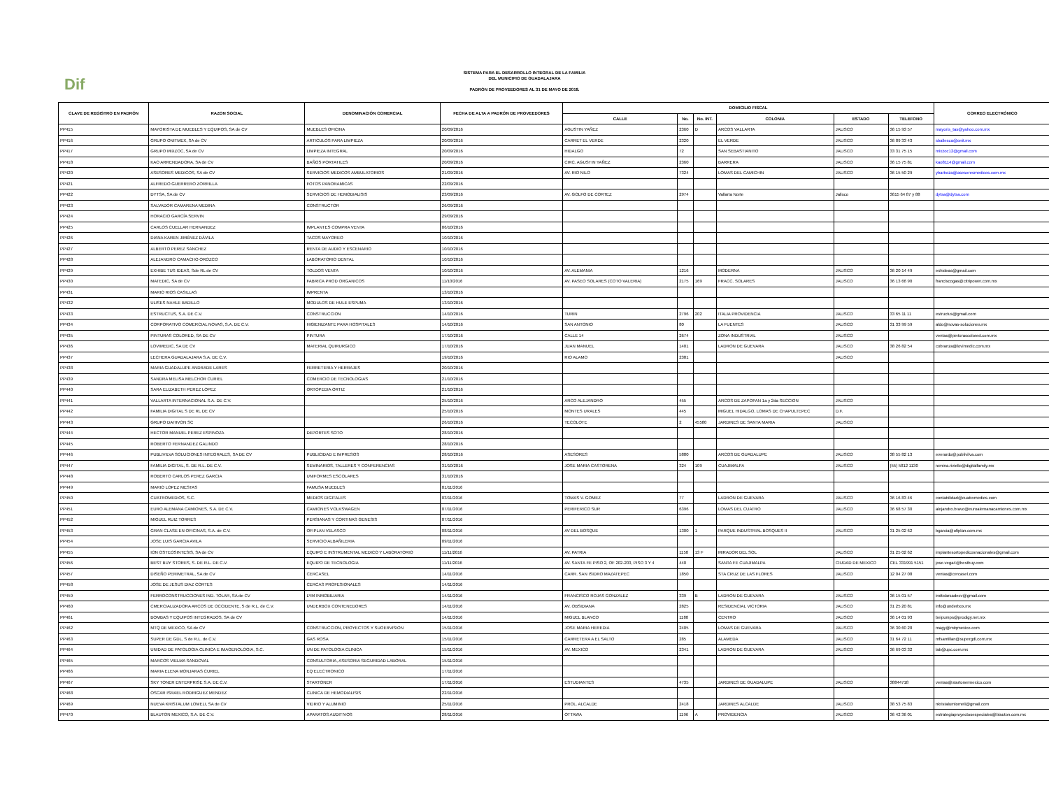Dif
SISTEMA PARA EL DESARROLLO INTEGRAL DE LA FAMILIA
DEL MUNICIPIO DE GUADALAJARA
PADRÓN DE PROVEEDORES AL 31 DE MAYO DE 2018.
| CLAVE DE REGISTRO EN PADRÓN | RAZON SOCIAL | DENOMINACIÓN COMERCIAL | FECHA DE ALTA A PADRÓN DE PROVEEDORES | DOMICILIO FISCAL | | | | | | CORREO ELECTRÓNICO |
| --- | --- | --- | --- | --- | --- | --- | --- | --- | --- | --- |
| | | | | CALLE | No. | No. INT. | COLONIA | ESTADO | TELEFONO | |
| PP415 | MAYORISTA DE MUEBLES Y EQUIPOS, SA de CV | MUEBLES OFICINA | 20/09/2016 | AGUSTIN YAÑEZ | 2360 | D | ARCOS VALLARTA | JALISCO | 36 15 93 57 | mayoris_tas@yahoo.com.mx |
| PP416 | GRUPO ONITMEX, SA de CV | ARTICULOS PARA LIMPIEZA | 20/09/2016 | CARRET EL VERDE | 2320 | | EL VERDE | JALISCO | 36 89 33 43 | sballesca@onit.mx |
| PP417 | GRUPO MIXZOC, SA de CV | LIMPIEZA INTEGRAL | 20/09/2016 | HIDALGO | 72 | | SAN SEBASTIANITO | JALISCO | 33 31 75 15 | mixzoc12@gmail.com |
| PP418 | KAO ARRENDADORA, SA de CV | BAÑOS PORTATILES | 20/09/2016 | CIRC. AGUSTIN YAÑEZ | 2360 | | BARRERA | JALISCO | 36 15 75 81 | kao8114@gmail.com |
| PP420 | ASESORES MEDICOS, SA de CV | SERVICIOS MEDICOS AMBULATORIOS | 21/09/2016 | AV. RIO NILO | 7324 | | LOMAS DEL CAMICHIN | JALISCO | 36 15 50 29 | ybarboza@asesoresmedicos.com.mx |
| PP421 | ALFREDO GUERRERO ZORRILLA | FOTOS PANORAMICAS | 22/09/2016 | | | | | | | |
| PP422 | DYTSA, SA de CV | SERVICIOS DE HEMODIALISIS | 23/09/2016 | AV. GOLFO DE CORTEZ | 2974 | | Vallarta Norte | Jalisco | 3615 64 87 y 88 | dytsa@dytsa.com |
| PP423 | SALVADOR CAMARENA MEDINA | CONSTRUCTOR | 26/09/2016 | | | | | | | |
| PP424 | HORACIO GARCÍA SERVIN | | 29/09/2016 | | | | | | | |
| PP425 | CARLOS CUELLAR HERNANDEZ | IMPLANTES COMPRA VENTA | 06/10/2016 | | | | | | | |
| PP426 | DIANA KAREN JIMÉNEZ DÁVILA | TACOS MAYOREO | 10/10/2016 | | | | | | | |
| PP427 | ALBERTO PEREZ SANCHEZ | RENTA DE AUDIO Y ESCENARIO | 10/10/2016 | | | | | | | |
| PP428 | ALEJANDRO CAMACHO OROZCO | LABORATORIO DENTAL | 10/10/2016 | | | | | | | |
| PP429 | EXHIBE TUS IDEAS, Sde RL de CV | TOLDOS VENTA | 10/10/2016 | AV. ALEMANIA | 1216 | | MODERNA | JALISCO | 36 20 14 49 | exhideas@gmail.com |
| PP430 | MATEDIC, SA de CV | FABRICA PROD ORGANICOS | 11/10/2016 | AV. PASEO SOLARES (COTO VALERIA) | 2175 | 169 | FRACC. SOLARES | JALISCO | 36 13 66 90 | franciscogas@citripower.com.mx |
| PP431 | MARIO RIOS CASILLAS | IMPRENTA | 13/10/2016 | | | | | | | |
| PP432 | ULISES NAHLE BADILLO | MODULOS DE HULE ESPUMA | 13/10/2016 | | | | | | | |
| PP433 | ESTRUCTUS, S.A. DE C.V. | CONSTRUCCION | 14/10/2016 | TURIN | 2796 | 202 | ITALIA PROVIDENCIA | JALISCO | 33 65 11 11 | estructus@gmail.com |
| PP434 | CORPORATIVO COMERCIAL NOVAS, S.A. DE C.V. | HIGIENIZANTE PARA HOSPITALES | 14/10/2016 | SAN ANTONIO | 80 | | LA FUENTES | JALISCO | 31 33 99 59 | aldo@novas-soluciones.mx |
| PP435 | PINTURAS COLORED, SA DE CV | PINTURA | 17/10/2016 | CALLE 14 | 2674 | | ZONA INDUSTRIAL | JALISCO | | ventas@pinturascolored.com.mx |
| PP436 | LOVIMEDIC, SA DE CV | MATERIAL QUIRURGICO | 17/10/2016 | JUAN MANUEL | 1401 | | LADRON DE GUEVARA | JALISCO | 38 26 82 54 | cobranza@lovimedic.com.mx |
| PP437 | LECHERA GUADALAJARA S.A. DE C.V. | | 19/10/2016 | RIO ALAMO | 2381 | | | JALISCO | | |
| PP438 | MARIA GUADALUPE ANDRADE LARES | FERRETERIA Y HERRAJES | 20/10/2016 | | | | | | | |
| PP439 | SANDRA MELISA MELCHOR CURIEL | COMERCIO DE TECNOLOGIAS | 21/10/2016 | | | | | | | |
| PP440 | SARA ELIZABETH PEREZ LOPEZ | ORTOPEDIA ORTIZ | 21/10/2016 | | | | | | | |
| PP441 | VALLARTA INTERNACIONAL S.A. DE C.V. | | 25/10/2016 | ARCO ALEJANDRO | 455 | | ARCOS DE ZAPOPAN 1a y 2da SECCION | JALISCO | | |
| PP442 | FAMILIA DIGITAL S DE RL DE CV | | 25/10/2016 | MONTES URALES | 445 | | MIGUEL HIDALGO, LOMAS DE CHAPULTEPEC | D.F. | | |
| PP443 | GRUPO DAHIVON SC | | 26/10/2016 | TECOLOTE | 2 | 45580 | JARDINES DE SANTA MARIA | JALISCO | | |
| PP444 | HECTOR MANUEL PEREZ ESPINOZA | DEPORTES SOTO | 28/10/2016 | | | | | | | |
| PP445 | ROBERTO FERNANDEZ GALINDO | | 28/10/2016 | | | | | | | |
| PP446 | PUBLIVILVA SOLUCIONES INTEGRALES, SA DE CV | PUBLICIDAD E IMPRESOS | 28/10/2016 | ASESORES | 5880 | | ARCOS DE GUADALUPE | JALISCO | 38 55 82 13 | everardo@publivilva.com |
| PP447 | FAMILIA DIGITAL, S. DE R.L. DE C.V. | SEMINARIOS, TALLERES Y CONFERENCIAS | 31/10/2016 | JOSE MARIA CASTORENA | 324 | 109 | CUAJIMALPA | JALISCO | (55) 5812 1130 | romina.riviello@digitalfamily.mx |
| PP448 | ROBERTO CARLOS PEREZ GARCIA | UNIFORMES ESCOLARES | 31/10/2016 | | | | | | | |
| PP449 | MARIO LOPEZ MESTAS | FAMUSA MUEBLES | 01/11/2016 | | | | | | | |
| PP450 | CUATROMEDIOS, S.C. | MEDIOS DIGITALES | 03/11/2016 | TOMAS V. GOMEZ | 77 | | LADRON DE GUEVARA | JALISCO | 36 16 83 46 | contabilidad@cuatromedios.com |
| PP451 | EURO ALEMANA CAMIONES, S.A. DE C.V. | CAMIONES VOLKSWAGEN | 07/11/2016 | PERIFERICO SUR | 6396 | | LOMAS DEL CUATRO | JALISCO | 36 68 57 30 | alejandro.bravo@euroalemanacamiones.com.mx |
| PP452 | MIGUEL RUIZ TORRES | PERSIANAS Y CORTINAS GENESIS | 07/11/2016 | | | | | | | |
| PP453 | GRAN CLASE EN OFICINAS, S.A. de C.V. | OFIPLAN VELASCO | 08/11/2016 | AV DEL BOSQUE | 1300 | 1 | PARQUE INDUSTRIAL BOSQUES II | JALISCO | 31 25 02 62 | bgarcia@ofiplan.com.mx |
| PP454 | JOSE LUIS GARCIA AVILA | SERVICIO ALBAÑILERIA | 09/11/2016 | | | | | | | |
| PP455 | ION OSTEOSINTESIS, SA de CV | EQUIPO E INSTRUMENTAL MEDICO Y LABORATORIO | 11/11/2016 | AV. PATRIA | 1150 | 13 F | MIRADOR DEL SOL | JALISCO | 31 25 02 62 | implantesortopedicosnacionales@gmail.com |
| PP456 | BEST BUY STORES, S. DE R.L. DE C.V. | EQUIPO DE TECNOLOGIA | 11/11/2016 | AV. SANTA FE PISO 2, OF 202-203, PISO 3 Y 4 | 440 | | SANTA FE CUAJIMALPA | CIUDAD DE MEXICO | CEL 331991 5151 | jose.vega4@bestbuy.com |
| PP457 | DISEÑO PERIMETRAL, SA de CV | CERCASEL | 14/11/2016 | CARR. SAN ISIDRO MAZATEPEC | 1850 | | STA CRUZ DE LAS FLORES | JALISCO | 12 04 27 08 | ventas@cercasel.com |
| PP458 | JOSE DE JESUS DIAZ CORTES | CERCAS PROFESIONALES | 14/11/2016 | | | | | | | |
| PP459 | FERROCONSTRUCCIONES IND. TOLAR, SA de CV | LYM INMOBILIARIA | 14/11/2016 | FRANCISCO ROJAS GONZALEZ | 339 | B | LADRON DE GUEVARA | JALISCO | 36 15 01 57 | indtolarsadecv@gmail.com |
| PP460 | CMERCIALIZADORA ARCOS DE OCCIDENTE, S de R.L. de C.V. | UNDERBOX CONTENEDORES | 14/11/2016 | AV. OBSIDIANA | 2825 | | RESIDENCIAL VICTORIA | JALISCO | 31 25 20 81 | info@underbox.mx |
| PP461 | BOMBAS Y EQUIPOS INTEGRADOS, SA de CV | | 14/11/2016 | MIGUEL BLANCO | 1180 | | CENTRO | JALISCO | 36 14 01 93 | beipumps@prodigy.net.mx |
| PP462 | MTQ DE MEXICO, SA de CV | CONSTRUCCION, PROYECTOS Y SUOERVISION | 15/11/2016 | JOSE MARIA HEREDIA | 2405 | | LOMAS DE GUEVARA | JALISCO | 36 30 60 28 | magy@mtqmexico.com |
| PP463 | SUPER DE GDL, S de R.L. de C.V. | GAS ROSA | 15/11/2016 | CARRETERA A EL SALTO | 285 | | ALAMEDA | JALISCO | 31 64 72 11 | mfsantillan@supergdl.com.mx |
| PP464 | UNIDAD DE PATOLOGIA CLINICA E IMAGENOLOGIA, S.C. | UN DE PATOLOGIA CLINICA | 15/11/2016 | AV. MEXICO | 2341 | | LADRON DE GUEVARA | JALISCO | 36 69 03 32 | lab@upc.com.mx |
| PP465 | MARCOS VIELMA SANDOVAL | CONSULTORIA, ASESORIA SEGURIDAD LABORAL | 15/11/2016 | | | | | | | |
| PP466 | MARIA ELENA MONJARAS CURIEL | EQ ELECTRONICO | 17/11/2016 | | | | | | | |
| PP467 | SKY TONER ENTERPRISE S.A. DE C.V. | STARTONER | 17/11/2016 | ESTUDIANTES | 4735 | | JARDINES DE GUADALUPE | JALISCO | 38844718 | ventas@startonermexico.com |
| PP468 | OSCAR ISRAEL RODRIGUEZ MENDEZ | CLINICA DE HEMODIALISIS | 22/11/2016 | | | | | | | |
| PP469 | NUEVA KRISTALUM LOMELI, SA de CV | VIDRIO Y ALUMINIO | 25/11/2016 | PROL. ALCALDE | 2418 | | JARDINES ALCALDE | JALISCO | 38 53 75 83 | nkristalumlomeli@gmail.com |
| PP470 | BLAUTON MEXICO, S.A. DE C.V. | APARATOS AUDITIVOS | 28/11/2016 | OTTAWA | 1196 | A | PROVIDENCIA | JALISCO | 36 42 36 01 | estrategiaproyectosespeciales@blauton.com.mx |